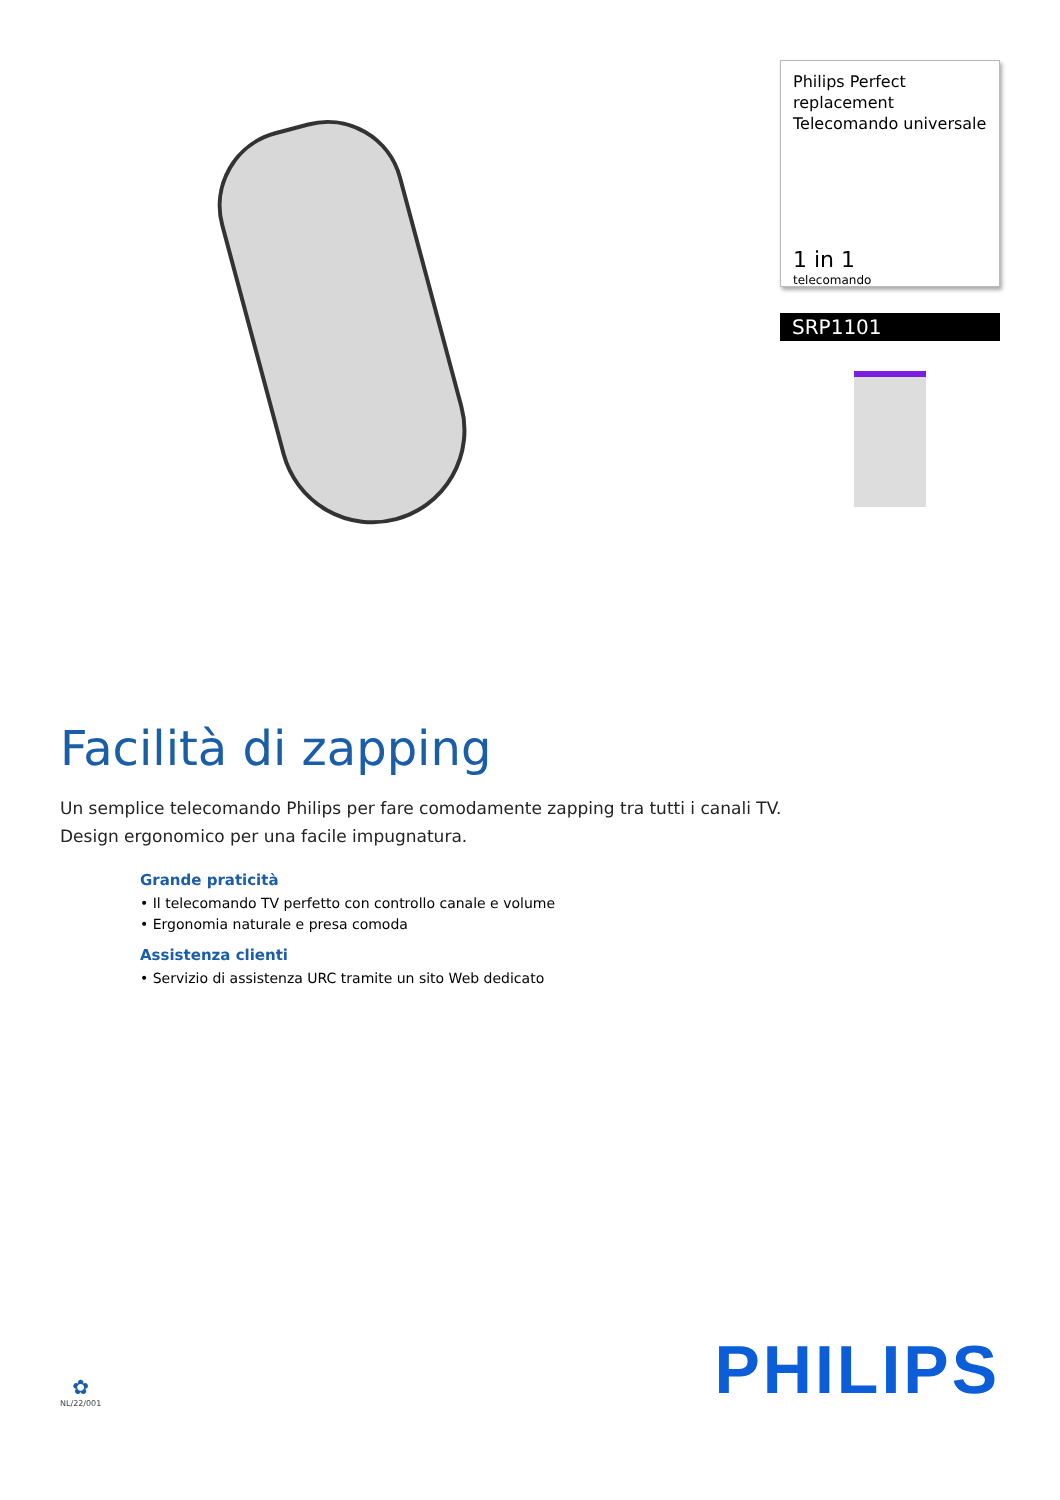Philips Perfect replacement
Telecomando universale
1 in 1
telecomando
SRP1101
Facilità di zapping
Un semplice telecomando Philips per fare comodamente zapping tra tutti i canali TV.
Design ergonomico per una facile impugnatura.
Grande praticità
• Il telecomando TV perfetto con controllo canale e volume
• Ergonomia naturale e presa comoda
Assistenza clienti
• Servizio di assistenza URC tramite un sito Web dedicato
✿
NL/22/001
PHILIPS